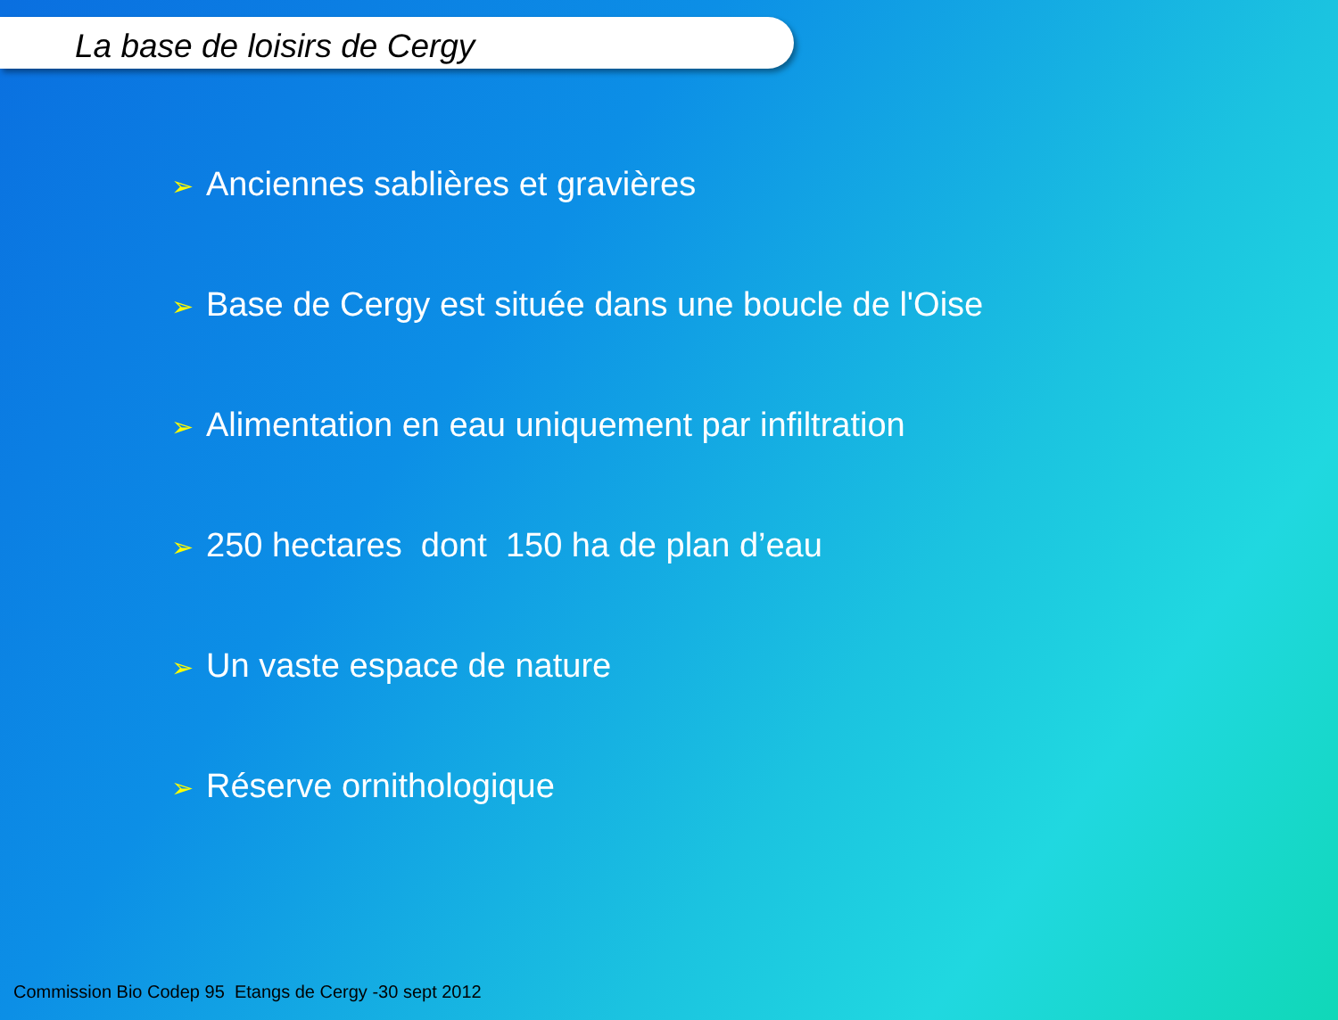La base de loisirs de Cergy
➢ Anciennes sablières et gravières
➢ Base de Cergy est située dans une boucle de l'Oise
➢ Alimentation en eau uniquement par infiltration
➢ 250 hectares dont 150 ha de plan d’eau
➢ Un vaste espace de nature
➢ Réserve ornithologique
Commission Bio Codep 95 Etangs de Cergy -30 sept 2012